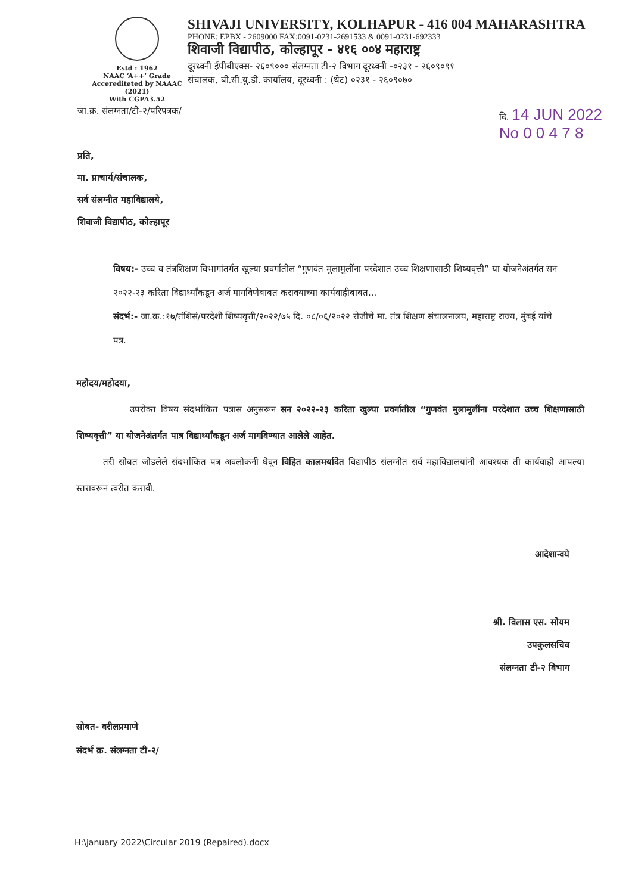Estd : 1962
NAAC ‘A++’ Grade
Accerediteted by NAAAC (2021)
With CGPA3.52
SHIVAJI UNIVERSITY, KOLHAPUR - 416 004 MAHARASHTRA
PHONE: EPBX - 2609000 FAX:0091-0231-2691533 & 0091-0231-692333
शिवाजी विद्यापीठ, कोल्हापूर - ४१६ ००४ महाराष्ट्र
दूरध्वनी ईपीबीएक्स- २६०९००० संलग्नता टी-२ विभाग दूरध्वनी -०२३१ - २६०९०९१
संचालक, बी.सी.यु.डी. कार्यालय, दूरध्वनी : (थेट) ०२३१ - २६०९०७०
जा.क्र. संलग्नता/टी-२/परिपत्रक/ दि. 14 JUN 2022
No 0 0 4 7 8
प्रति,
मा. प्राचार्य/संचालक,
सर्व संलग्नीत महाविद्यालये,
शिवाजी विद्यापीठ, कोल्हापूर
विषय:- उच्च व तंत्रशिक्षण विभागांतर्गत खुल्या प्रवर्गातील “गुणवंत मुलामुलींना परदेशात उच्च शिक्षणासाठी शिष्यवृत्ती” या योजनेअंतर्गत सन २०२२-२३ करिता विद्यार्थ्यांकडून अर्ज मागविणेबाबत करावयाच्या कार्यवाहीबाबत...
संदर्भ:- जा.क्र.:१७/तंशिसं/परदेशी शिष्यवृत्ती/२०२२/७५ दि. ०८/०६/२०२२ रोजीचे मा. तंत्र शिक्षण संचालनालय, महाराष्ट्र राज्य, मुंबई यांचे पत्र.
महोदय/महोदया,
      उपरोक्त विषय संदर्भांकित पत्रास अनुसरून सन २०२२-२३ करिता खुल्या प्रवर्गातील “गुणवंत मुलामुलींना परदेशात उच्च शिक्षणासाठी शिष्यवृत्ती” या योजनेअंतर्गत पात्र विद्यार्थ्यांकडून अर्ज मागविण्यात आलेले आहेत.
   तरी सोबत जोडलेले संदर्भांकित पत्र अवलोकनी घेवून विहित कालमर्यादेत विद्यापीठ संलग्नीत सर्व महाविद्यालयांनी आवश्यक ती कार्यवाही आपल्या स्तरावरून त्वरीत करावी.
आदेशान्वये
श्री. विलास एस. सोयम
उपकुलसचिव
संलग्नता टी-२ विभाग
सोबत- वरीलप्रमाणे
संदर्भ क्र. संलग्नता टी-२/
H:\january 2022\Circular 2019 (Repaired).docx